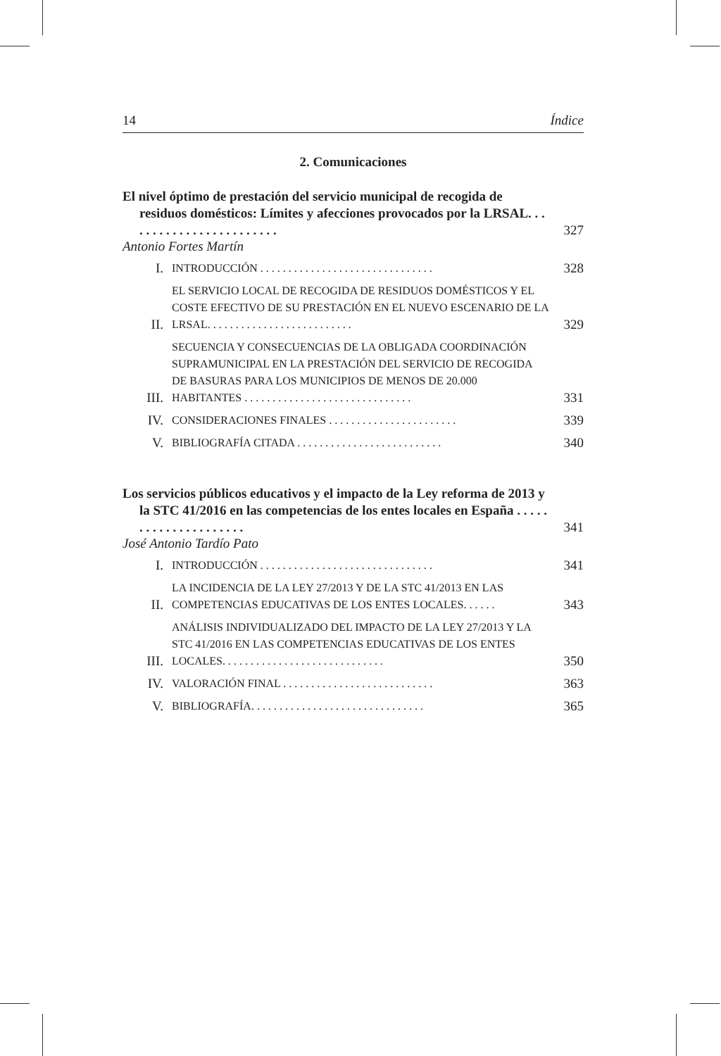14 Índice
2. Comunicaciones
El nivel óptimo de prestación del servicio municipal de recogida de residuos domésticos: Límites y afecciones provocados por la LRSAL. . . . . . . . . . . . . . . . . . . . . . . .
327
Antonio Fortes Martín
I. INTRODUCCIÓN . . . . . . . . . . . . . . . . . . . . . . . . . . . . . . . 328
II. EL SERVICIO LOCAL DE RECOGIDA DE RESIDUOS DOMÉSTICOS Y EL COSTE EFECTIVO DE SU PRESTACIÓN EN EL NUEVO ESCENARIO DE LA LRSAL. . . . . . . . . . . . . . . . . . . . . . . . . . 329
III. SECUENCIA Y CONSECUENCIAS DE LA OBLIGADA COORDINACIÓN SUPRAMUNICIPAL EN LA PRESTACIÓN DEL SERVICIO DE RECOGIDA DE BASURAS PARA LOS MUNICIPIOS DE MENOS DE 20.000 HABITANTES . . . . . . . . . . . . . . . . . . . . . . . . . . . . . . 331
IV. CONSIDERACIONES FINALES . . . . . . . . . . . . . . . . . . . . . . . 339
V. BIBLIOGRAFÍA CITADA . . . . . . . . . . . . . . . . . . . . . . . . . . 340
Los servicios públicos educativos y el impacto de la Ley reforma de 2013 y la STC 41/2016 en las competencias de los entes locales en España . . . . . . . . . . . . . . . . . . . . .
341
José Antonio Tardío Pato
I. INTRODUCCIÓN . . . . . . . . . . . . . . . . . . . . . . . . . . . . . . . 341
II. LA INCIDENCIA DE LA LEY 27/2013 Y DE LA STC 41/2013 EN LAS COMPETENCIAS EDUCATIVAS DE LOS ENTES LOCALES. . . . . . 343
III. ANÁLISIS INDIVIDUALIZADO DEL IMPACTO DE LA LEY 27/2013 Y LA STC 41/2016 EN LAS COMPETENCIAS EDUCATIVAS DE LOS ENTES LOCALES. . . . . . . . . . . . . . . . . . . . . . . . . . . . . 350
IV. VALORACIÓN FINAL . . . . . . . . . . . . . . . . . . . . . . . . . . . 363
V. BIBLIOGRAFÍA. . . . . . . . . . . . . . . . . . . . . . . . . . . . . . . 365